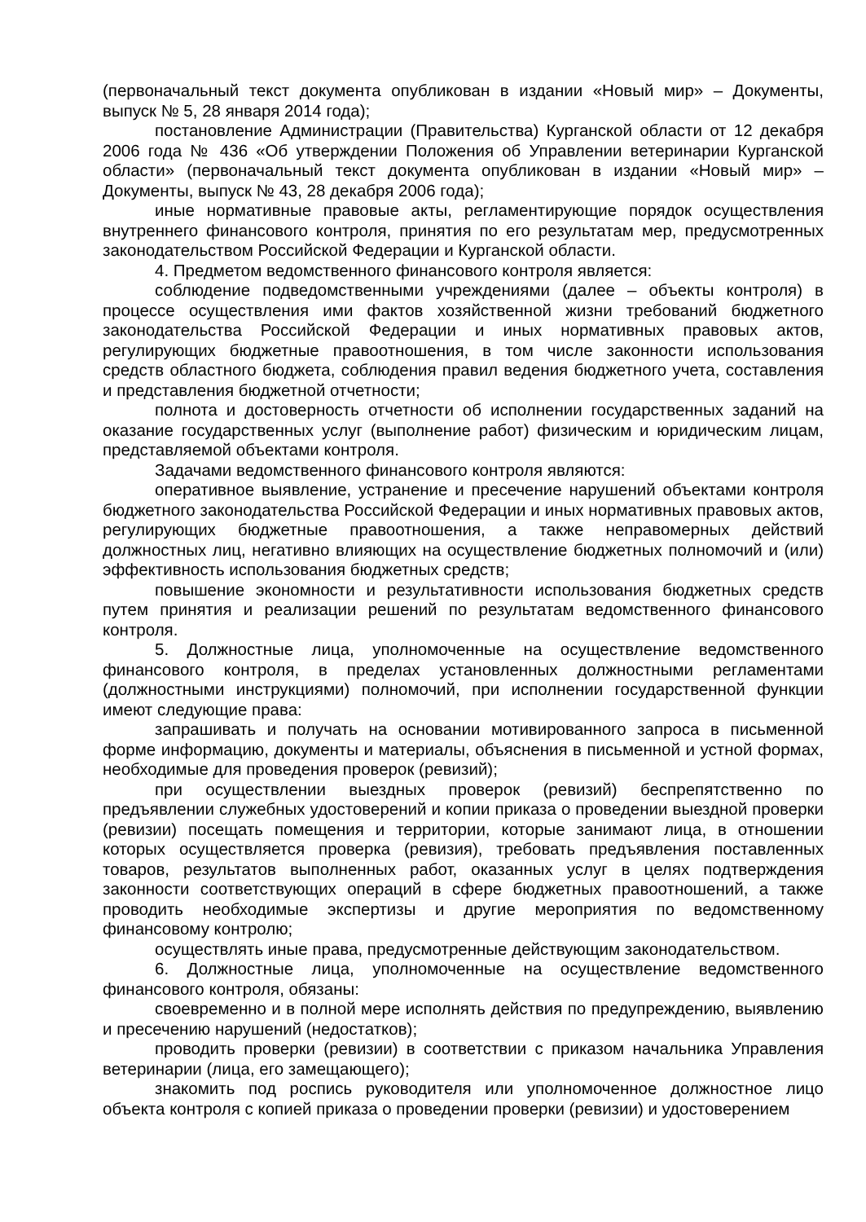(первоначальный текст документа опубликован в издании «Новый мир» – Документы, выпуск № 5, 28 января 2014 года);
постановление Администрации (Правительства) Курганской области от 12 декабря 2006 года № 436 «Об утверждении Положения об Управлении ветеринарии Курганской области» (первоначальный текст документа опубликован в издании «Новый мир» – Документы, выпуск № 43, 28 декабря 2006 года);
иные нормативные правовые акты, регламентирующие порядок осуществления внутреннего финансового контроля, принятия по его результатам мер, предусмотренных законодательством Российской Федерации и Курганской области.
4. Предметом ведомственного финансового контроля является:
соблюдение подведомственными учреждениями (далее – объекты контроля) в процессе осуществления ими фактов хозяйственной жизни требований бюджетного законодательства Российской Федерации и иных нормативных правовых актов, регулирующих бюджетные правоотношения, в том числе законности использования средств областного бюджета, соблюдения правил ведения бюджетного учета, составления и представления бюджетной отчетности;
полнота и достоверность отчетности об исполнении государственных заданий на оказание государственных услуг (выполнение работ) физическим и юридическим лицам, представляемой объектами контроля.
Задачами ведомственного финансового контроля являются:
оперативное выявление, устранение и пресечение нарушений объектами контроля бюджетного законодательства Российской Федерации и иных нормативных правовых актов, регулирующих бюджетные правоотношения, а также неправомерных действий должностных лиц, негативно влияющих на осуществление бюджетных полномочий и (или) эффективность использования бюджетных средств;
повышение экономности и результативности использования бюджетных средств путем принятия и реализации решений по результатам ведомственного финансового контроля.
5. Должностные лица, уполномоченные на осуществление ведомственного финансового контроля, в пределах установленных должностными регламентами (должностными инструкциями) полномочий, при исполнении государственной функции имеют следующие права:
запрашивать и получать на основании мотивированного запроса в письменной форме информацию, документы и материалы, объяснения в письменной и устной формах, необходимые для проведения проверок (ревизий);
при осуществлении выездных проверок (ревизий) беспрепятственно по предъявлении служебных удостоверений и копии приказа о проведении выездной проверки (ревизии) посещать помещения и территории, которые занимают лица, в отношении которых осуществляется проверка (ревизия), требовать предъявления поставленных товаров, результатов выполненных работ, оказанных услуг в целях подтверждения законности соответствующих операций в сфере бюджетных правоотношений, а также проводить необходимые экспертизы и другие мероприятия по ведомственному финансовому контролю;
осуществлять иные права, предусмотренные действующим законодательством.
6. Должностные лица, уполномоченные на осуществление ведомственного финансового контроля, обязаны:
своевременно и в полной мере исполнять действия по предупреждению, выявлению и пресечению нарушений (недостатков);
проводить проверки (ревизии) в соответствии с приказом начальника Управления ветеринарии (лица, его замещающего);
знакомить под роспись руководителя или уполномоченное должностное лицо объекта контроля с копией приказа о проведении проверки (ревизии) и удостоверением